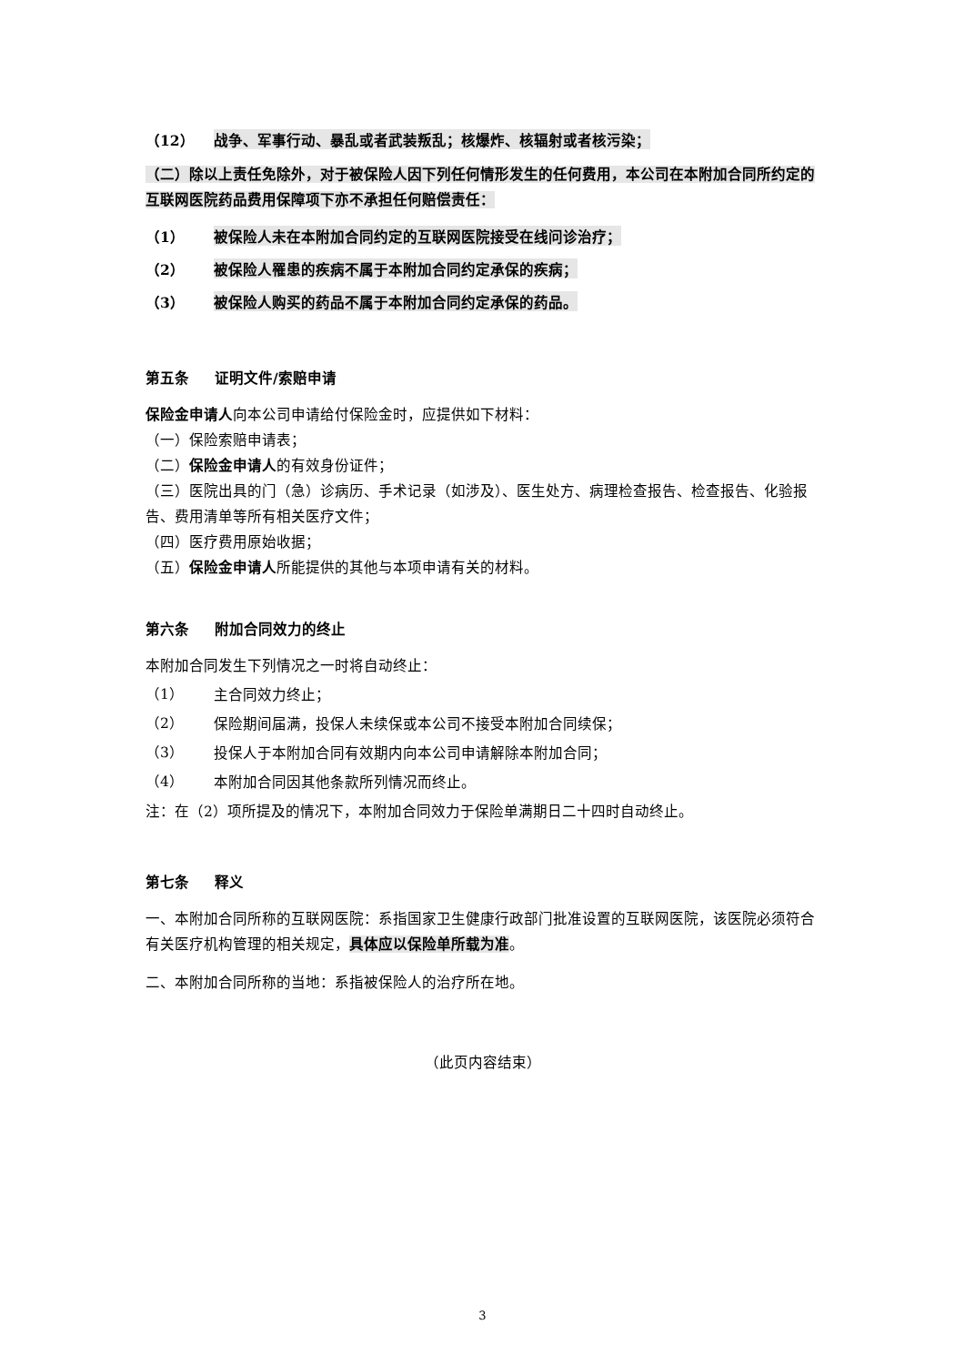（12） 战争、军事行动、暴乱或者武装叛乱；核爆炸、核辐射或者核污染；
（二）除以上责任免除外，对于被保险人因下列任何情形发生的任何费用，本公司在本附加合同所约定的互联网医院药品费用保障项下亦不承担任何赔偿责任：
（1） 被保险人未在本附加合同约定的互联网医院接受在线问诊治疗；
（2） 被保险人罹患的疾病不属于本附加合同约定承保的疾病；
（3） 被保险人购买的药品不属于本附加合同约定承保的药品。
第五条 证明文件/索赔申请
保险金申请人向本公司申请给付保险金时，应提供如下材料：
（一）保险索赔申请表；
（二）保险金申请人的有效身份证件；
（三）医院出具的门（急）诊病历、手术记录（如涉及）、医生处方、病理检查报告、检查报告、化验报告、费用清单等所有相关医疗文件；
（四）医疗费用原始收据；
（五）保险金申请人所能提供的其他与本项申请有关的材料。
第六条 附加合同效力的终止
本附加合同发生下列情况之一时将自动终止：
（1）
主合同效力终止；
（2）
保险期间届满，投保人未续保或本公司不接受本附加合同续保；
（3）
投保人于本附加合同有效期内向本公司申请解除本附加合同；
（4）
本附加合同因其他条款所列情况而终止。
注：在（2）项所提及的情况下，本附加合同效力于保险单满期日二十四时自动终止。
第七条 释义
一、本附加合同所称的互联网医院：系指国家卫生健康行政部门批准设置的互联网医院，该医院必须符合有关医疗机构管理的相关规定，具体应以保险单所载为准。
二、本附加合同所称的当地：系指被保险人的治疗所在地。
（此页内容结束）
3